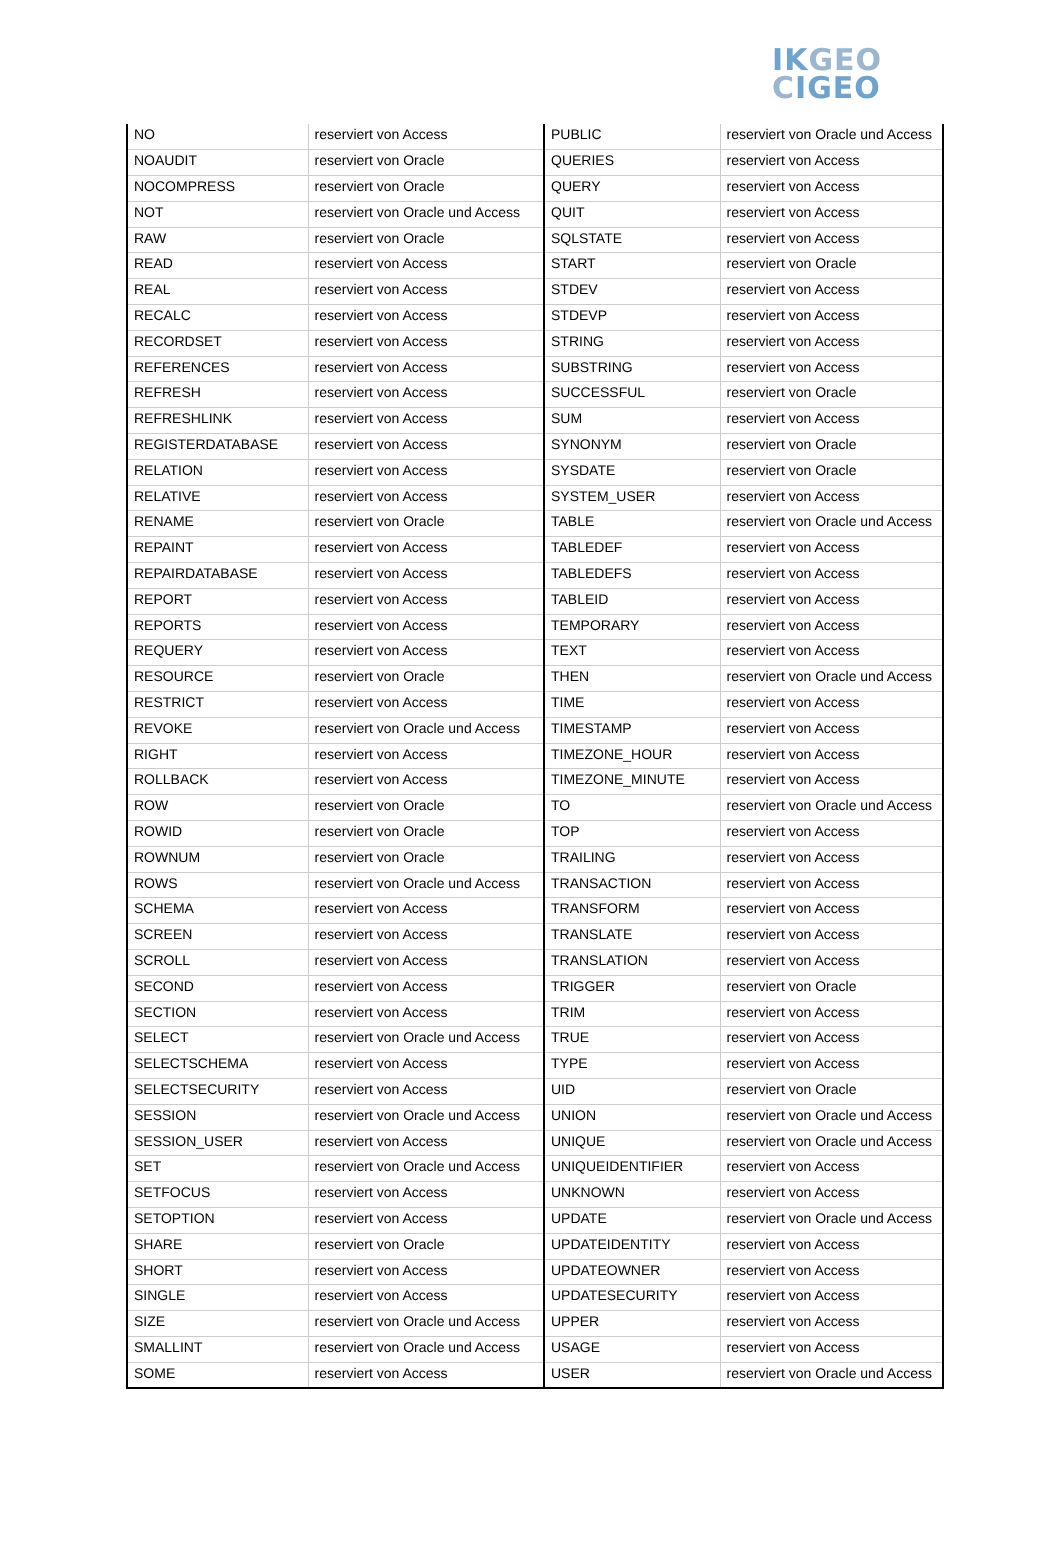IK GEO
CIGEO
| NO | reserviert von Access | PUBLIC | reserviert von Oracle und Access |
| NOAUDIT | reserviert von Oracle | QUERIES | reserviert von Access |
| NOCOMPRESS | reserviert von Oracle | QUERY | reserviert von Access |
| NOT | reserviert von Oracle und Access | QUIT | reserviert von Access |
| RAW | reserviert von Oracle | SQLSTATE | reserviert von Access |
| READ | reserviert von Access | START | reserviert von Oracle |
| REAL | reserviert von Access | STDEV | reserviert von Access |
| RECALC | reserviert von Access | STDEVP | reserviert von Access |
| RECORDSET | reserviert von Access | STRING | reserviert von Access |
| REFERENCES | reserviert von Access | SUBSTRING | reserviert von Access |
| REFRESH | reserviert von Access | SUCCESSFUL | reserviert von Oracle |
| REFRESHLINK | reserviert von Access | SUM | reserviert von Access |
| REGISTERDATABASE | reserviert von Access | SYNONYM | reserviert von Oracle |
| RELATION | reserviert von Access | SYSDATE | reserviert von Oracle |
| RELATIVE | reserviert von Access | SYSTEM_USER | reserviert von Access |
| RENAME | reserviert von Oracle | TABLE | reserviert von Oracle und Access |
| REPAINT | reserviert von Access | TABLEDEF | reserviert von Access |
| REPAIRDATABASE | reserviert von Access | TABLEDEFS | reserviert von Access |
| REPORT | reserviert von Access | TABLEID | reserviert von Access |
| REPORTS | reserviert von Access | TEMPORARY | reserviert von Access |
| REQUERY | reserviert von Access | TEXT | reserviert von Access |
| RESOURCE | reserviert von Oracle | THEN | reserviert von Oracle und Access |
| RESTRICT | reserviert von Access | TIME | reserviert von Access |
| REVOKE | reserviert von Oracle und Access | TIMESTAMP | reserviert von Access |
| RIGHT | reserviert von Access | TIMEZONE_HOUR | reserviert von Access |
| ROLLBACK | reserviert von Access | TIMEZONE_MINUTE | reserviert von Access |
| ROW | reserviert von Oracle | TO | reserviert von Oracle und Access |
| ROWID | reserviert von Oracle | TOP | reserviert von Access |
| ROWNUM | reserviert von Oracle | TRAILING | reserviert von Access |
| ROWS | reserviert von Oracle und Access | TRANSACTION | reserviert von Access |
| SCHEMA | reserviert von Access | TRANSFORM | reserviert von Access |
| SCREEN | reserviert von Access | TRANSLATE | reserviert von Access |
| SCROLL | reserviert von Access | TRANSLATION | reserviert von Access |
| SECOND | reserviert von Access | TRIGGER | reserviert von Oracle |
| SECTION | reserviert von Access | TRIM | reserviert von Access |
| SELECT | reserviert von Oracle und Access | TRUE | reserviert von Access |
| SELECTSCHEMA | reserviert von Access | TYPE | reserviert von Access |
| SELECTSECURITY | reserviert von Access | UID | reserviert von Oracle |
| SESSION | reserviert von Oracle und Access | UNION | reserviert von Oracle und Access |
| SESSION_USER | reserviert von Access | UNIQUE | reserviert von Oracle und Access |
| SET | reserviert von Oracle und Access | UNIQUEIDENTIFIER | reserviert von Access |
| SETFOCUS | reserviert von Access | UNKNOWN | reserviert von Access |
| SETOPTION | reserviert von Access | UPDATE | reserviert von Oracle und Access |
| SHARE | reserviert von Oracle | UPDATEIDENTITY | reserviert von Access |
| SHORT | reserviert von Access | UPDATEOWNER | reserviert von Access |
| SINGLE | reserviert von Access | UPDATESECURITY | reserviert von Access |
| SIZE | reserviert von Oracle und Access | UPPER | reserviert von Access |
| SMALLINT | reserviert von Oracle und Access | USAGE | reserviert von Access |
| SOME | reserviert von Access | USER | reserviert von Oracle und Access |